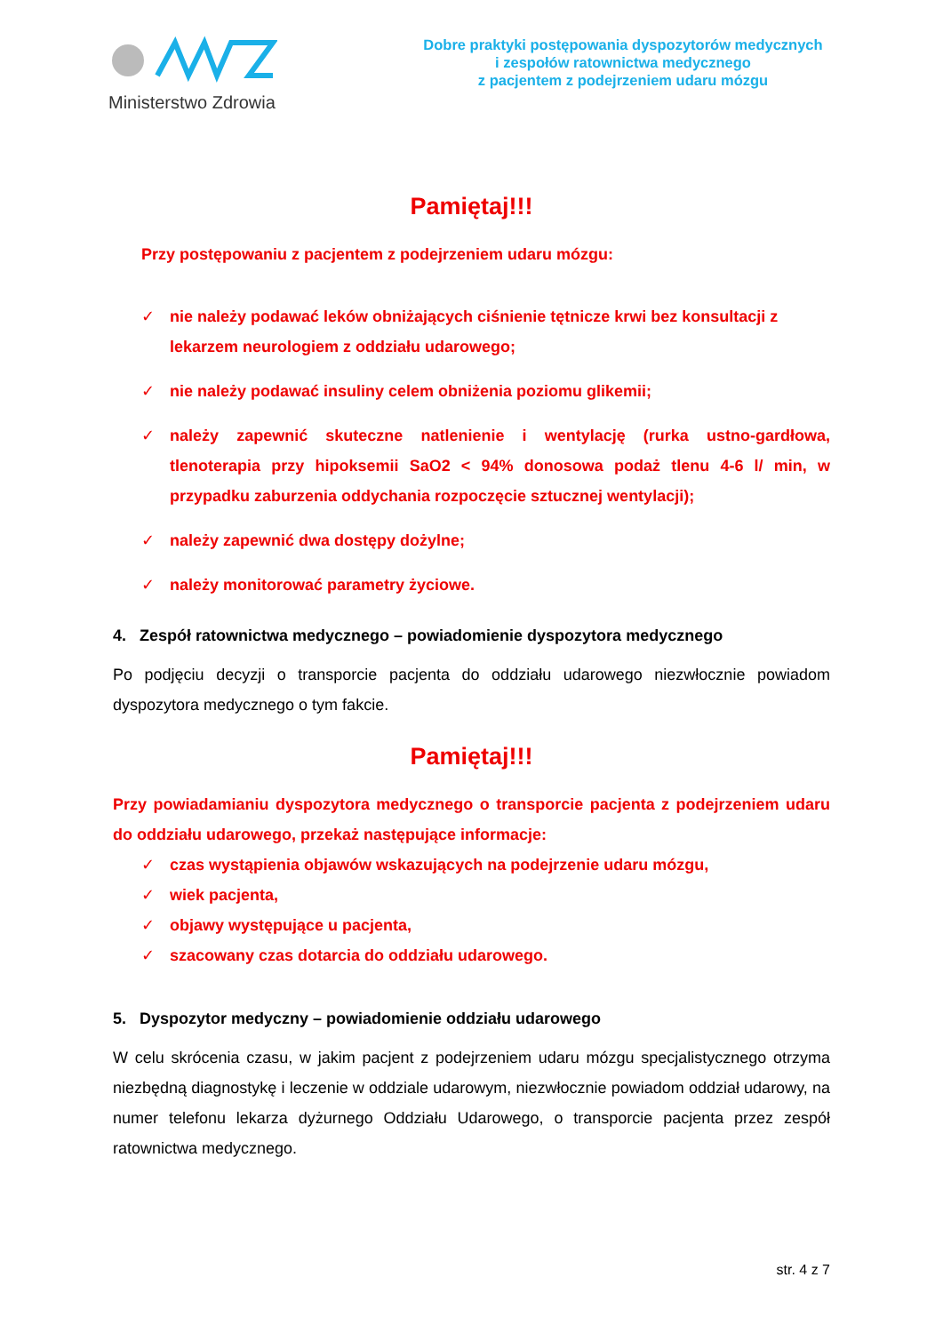Ministerstwo Zdrowia
Dobre praktyki postępowania dyspozytorów medycznych
i zespołów ratownictwa medycznego
z pacjentem z podejrzeniem udaru mózgu
Pamiętaj!!!
Przy postępowaniu z pacjentem z podejrzeniem udaru mózgu:
✓ nie należy podawać leków obniżających ciśnienie tętnicze krwi bez konsultacji z lekarzem neurologiem z oddziału udarowego;
✓ nie należy podawać insuliny celem obniżenia poziomu glikemii;
✓ należy zapewnić skuteczne natlenienie i wentylację (rurka ustno-gardłowa, tlenoterapia przy hipoksemii SaO2 < 94% donosowa podaż tlenu 4-6 l/ min, w przypadku zaburzenia oddychania rozpoczęcie sztucznej wentylacji);
✓ należy zapewnić dwa dostępy dożylne;
✓ należy monitorować parametry życiowe.
4. Zespół ratownictwa medycznego – powiadomienie dyspozytora medycznego
Po podjęciu decyzji o transporcie pacjenta do oddziału udarowego niezwłocznie powiadom dyspozytora medycznego o tym fakcie.
Pamiętaj!!!
Przy powiadamianiu dyspozytora medycznego o transporcie pacjenta z podejrzeniem udaru do oddziału udarowego, przekaż następujące informacje:
✓ czas wystąpienia objawów wskazujących na podejrzenie udaru mózgu,
✓ wiek pacjenta,
✓ objawy występujące u pacjenta,
✓ szacowany czas dotarcia do oddziału udarowego.
5. Dyspozytor medyczny – powiadomienie oddziału udarowego
W celu skrócenia czasu, w jakim pacjent z podejrzeniem udaru mózgu specjalistycznego otrzyma niezbędną diagnostykę i leczenie w oddziale udarowym, niezwłocznie powiadom oddział udarowy, na numer telefonu lekarza dyżurnego Oddziału Udarowego, o transporcie pacjenta przez zespół ratownictwa medycznego.
str. 4 z 7